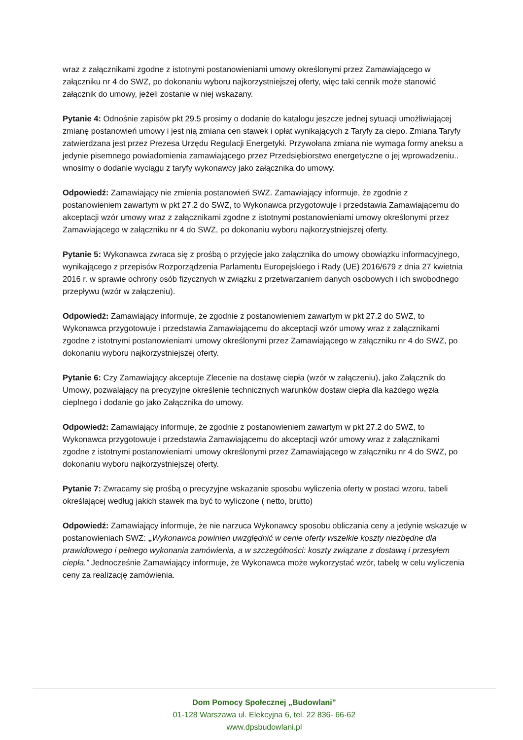wraz z załącznikami zgodne z istotnymi postanowieniami umowy określonymi przez Zamawiającego w załączniku nr 4 do SWZ, po dokonaniu wyboru najkorzystniejszej oferty, więc taki cennik może stanowić załącznik do umowy, jeżeli zostanie w niej wskazany.
Pytanie 4: Odnośnie zapisów pkt 29.5 prosimy o dodanie do katalogu jeszcze jednej sytuacji umożliwiającej zmianę postanowień umowy i jest nią zmiana cen stawek i opłat wynikających z Taryfy za ciepo. Zmiana Taryfy zatwierdzana jest przez Prezesa Urzędu Regulacji Energetyki. Przywołana zmiana nie wymaga formy aneksu a jedynie pisemnego powiadomienia zamawiającego przez Przedsiębiorstwo energetyczne o jej wprowadzeniu.. wnosimy o dodanie wyciągu z taryfy wykonawcy jako załącznika do umowy.
Odpowiedź: Zamawiający nie zmienia postanowień SWZ. Zamawiający informuje, że zgodnie z postanowieniem zawartym w pkt 27.2 do SWZ, to Wykonawca przygotowuje i przedstawia Zamawiającemu do akceptacji wzór umowy wraz z załącznikami zgodne z istotnymi postanowieniami umowy określonymi przez Zamawiającego w załączniku nr 4 do SWZ, po dokonaniu wyboru najkorzystniejszej oferty.
Pytanie 5: Wykonawca zwraca się z prośbą o przyjęcie jako załącznika do umowy obowiązku informacyjnego, wynikającego z przepisów Rozporządzenia Parlamentu Europejskiego i Rady (UE) 2016/679 z dnia 27 kwietnia 2016 r. w sprawie ochrony osób fizycznych w związku z przetwarzaniem danych osobowych i ich swobodnego przepływu (wzór w załączeniu).
Odpowiedź: Zamawiający informuje, że zgodnie z postanowieniem zawartym w pkt 27.2 do SWZ, to Wykonawca przygotowuje i przedstawia Zamawiającemu do akceptacji wzór umowy wraz z załącznikami zgodne z istotnymi postanowieniami umowy określonymi przez Zamawiającego w załączniku nr 4 do SWZ, po dokonaniu wyboru najkorzystniejszej oferty.
Pytanie 6: Czy Zamawiający akceptuje Zlecenie na dostawę ciepła (wzór w załączeniu), jako Załącznik do Umowy, pozwalający na precyzyjne określenie technicznych warunków dostaw ciepła dla każdego węzła cieplnego i dodanie go jako Załącznika do umowy.
Odpowiedź: Zamawiający informuje, że zgodnie z postanowieniem zawartym w pkt 27.2 do SWZ, to Wykonawca przygotowuje i przedstawia Zamawiającemu do akceptacji wzór umowy wraz z załącznikami zgodne z istotnymi postanowieniami umowy określonymi przez Zamawiającego w załączniku nr 4 do SWZ, po dokonaniu wyboru najkorzystniejszej oferty.
Pytanie 7: Zwracamy się prośbą o precyzyjne wskazanie sposobu wyliczenia oferty w postaci wzoru, tabeli określającej według jakich stawek ma być to wyliczone ( netto, brutto)
Odpowiedź: Zamawiający informuje, że nie narzuca Wykonawcy sposobu obliczania ceny a jedynie wskazuje w postanowieniach SWZ: „Wykonawca powinien uwzględnić w cenie oferty wszelkie koszty niezbędne dla prawidłowego i pełnego wykonania zamówienia, a w szczególności: koszty związane z dostawą i przesyłem ciepła.” Jednocześnie Zamawiający informuje, że Wykonawca może wykorzystać wzór, tabelę w celu wyliczenia ceny za realizację zamówienia.
Dom Pomocy Społecznej „Budowlani”
01-128 Warszawa ul. Elekcyjna 6, tel. 22 836- 66-62
www.dpsbudowlani.pl